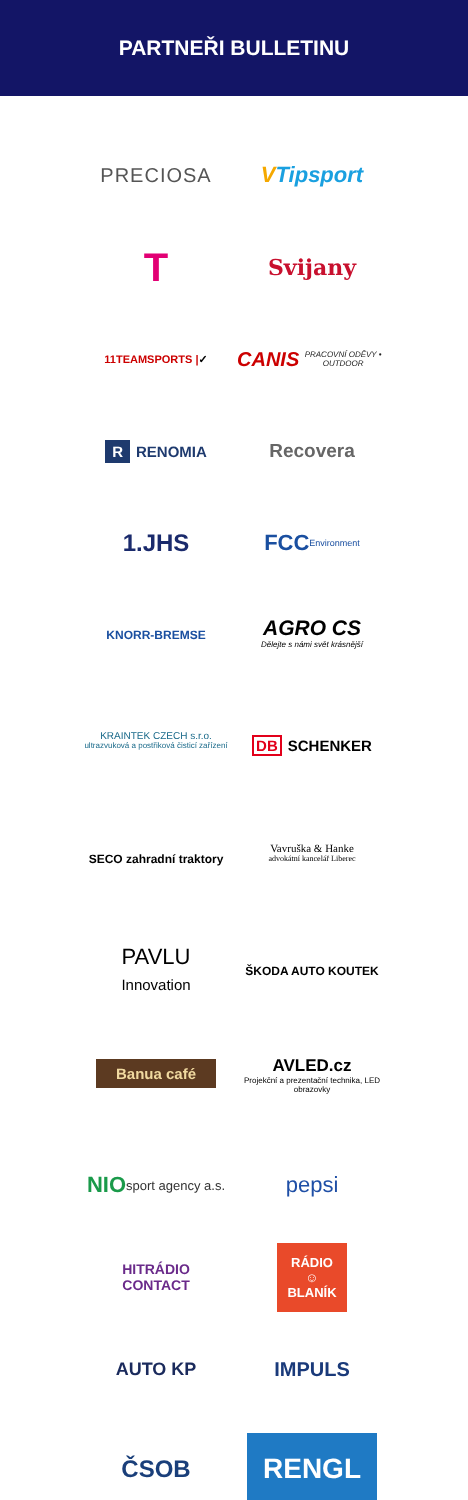PARTNEŘI BULLETINU
PRECIOSA
V Tipsport
T
Svijany
11TEAMSPORTS | ✓
CANIS PRACOVNÍ ODĚVY • OUTDOOR
R RENOMIA
Recovera
1.JHS
FCC Environment
KNORR-BREMSE
AGRO CS
Dělejte s námi svět krásnější
KRAINTEK CZECH s.r.o.
ultrazvuková a postřiková čisticí zařízení
DB SCHENKER
SECO zahradní traktory
Vavruška & Hanke
advokátní kancelář Liberec
PAVLU
Innovation
ŠKODA AUTO KOUTEK
Banua café
AVLED.cz
Projekční a prezentační technika, LED obrazovky
NIO sport agency a.s.
pepsi
HITRÁDIO
CONTACT
RÁDIO
☺
BLANÍK
AUTO KP
IMPULS
ČSOB
RENGL